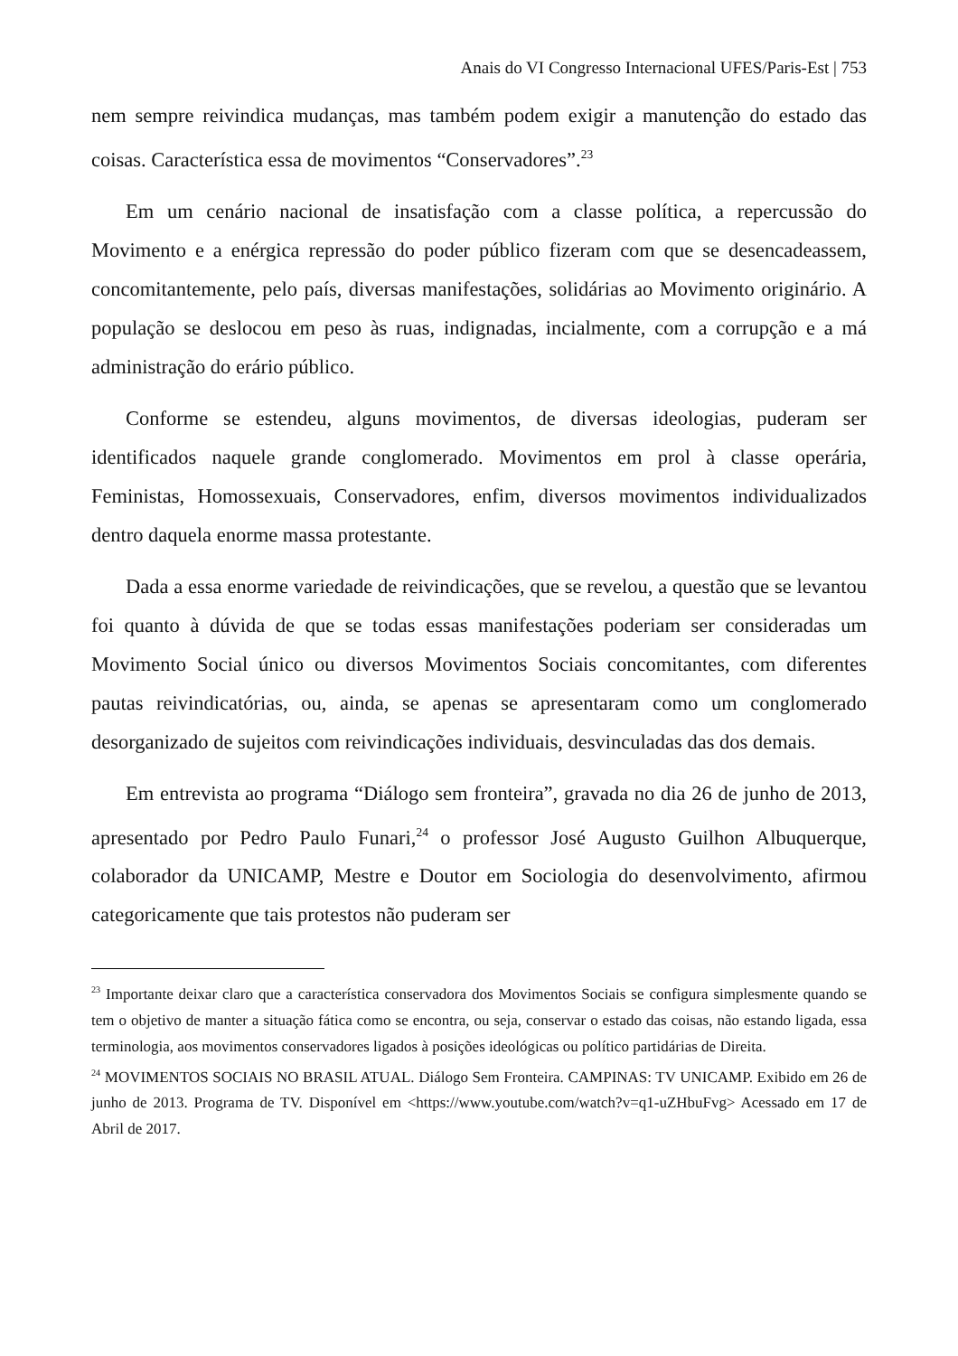Anais do VI Congresso Internacional UFES/Paris-Est | 753
nem sempre reivindica mudanças, mas também podem exigir a manutenção do estado das coisas. Característica essa de movimentos “Conservadores”.<sup>23</sup>
Em um cenário nacional de insatisfação com a classe política, a repercussão do Movimento e a enérgica repressão do poder público fizeram com que se desencadeassem, concomitantemente, pelo país, diversas manifestações, solidárias ao Movimento originário. A população se deslocou em peso às ruas, indignadas, incialmente, com a corrupção e a má administração do erário público.
Conforme se estendeu, alguns movimentos, de diversas ideologias, puderam ser identificados naquele grande conglomerado. Movimentos em prol à classe operária, Feministas, Homossexuais, Conservadores, enfim, diversos movimentos individualizados dentro daquela enorme massa protestante.
Dada a essa enorme variedade de reivindicações, que se revelou, a questão que se levantou foi quanto à dúvida de que se todas essas manifestações poderiam ser consideradas um Movimento Social único ou diversos Movimentos Sociais concomitantes, com diferentes pautas reivindicatórias, ou, ainda, se apenas se apresentaram como um conglomerado desorganizado de sujeitos com reivindicações individuais, desvinculadas das dos demais.
Em entrevista ao programa “Diálogo sem fronteira”, gravada no dia 26 de junho de 2013, apresentado por Pedro Paulo Funari,<sup>24</sup> o professor José Augusto Guilhon Albuquerque, colaborador da UNICAMP, Mestre e Doutor em Sociologia do desenvolvimento, afirmou categoricamente que tais protestos não puderam ser
<sup>23</sup> Importante deixar claro que a característica conservadora dos Movimentos Sociais se configura simplesmente quando se tem o objetivo de manter a situação fática como se encontra, ou seja, conservar o estado das coisas, não estando ligada, essa terminologia, aos movimentos conservadores ligados à posições ideológicas ou político partidárias de Direita.
<sup>24</sup> MOVIMENTOS SOCIAIS NO BRASIL ATUAL. Diálogo Sem Fronteira. CAMPINAS: TV UNICAMP. Exibido em 26 de junho de 2013. Programa de TV. Disponível em <https://www.youtube.com/watch?v=q1-uZHbuFvg> Acessado em 17 de Abril de 2017.